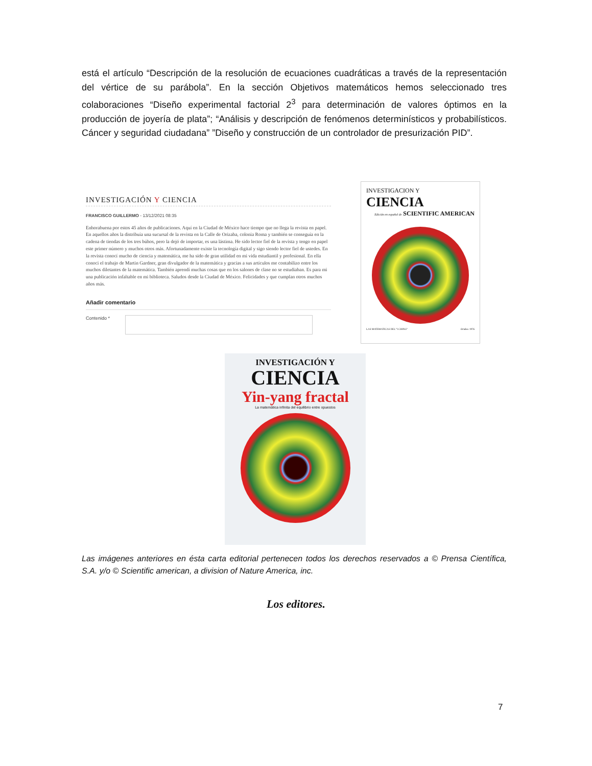está el artículo “Descripción de la resolución de ecuaciones cuadráticas a través de la representación del vértice de su parábola”. En la sección Objetivos matemáticos hemos seleccionado tres colaboraciones “Diseño experimental factorial 2<sup>3</sup> para determinación de valores óptimos en la producción de joyería de plata”; “Análisis y descripción de fenómenos determinísticos y probabilísticos. Cáncer y seguridad ciudadana” ”Diseño y construcción de un controlador de presurización PID”.
INVESTIGACIÓN Y CIENCIA
FRANCISCO GUILLERMO - 13/12/2021 08:35
Enhorabuena por estos 45 años de publicaciones. Aquí en la Ciudad de México hace tiempo que no llega la revista en papel. En aquellos años la distribuía una sucursal de la revista en la Calle de Orizaba, colonia Roma y también se conseguía en la cadena de tiendas de los tres búhos, pero la dejó de importar, es una lástima. He sido lector fiel de la revista y tengo en papel este primer número y muchos otros más. Afortunadamente existe la tecnología digital y sigo siendo lector fiel de ustedes. En la revista conocí mucho de ciencia y matemática, me ha sido de gran utilidad en mi vida estudiantil y profesional. En ella conoci el trabajo de Martin Gardner, gran divulgador de la matemática y gracias a sus artículos me contabilizo entre los muchos diletantes de la matemática. También aprendí muchas cosas que en los salones de clase no se estudiaban. Es para mi una publicación infaltable en mi biblioteca. Saludos desde la Ciudad de México. Felicidades y que cumplan otros muchos años más.
Añadir comentario
Contenido *
INVESTIGACION Y
CIENCIA
Edición en español de SCIENTIFIC AMERICAN
LAS MATEMATICAS DEL "I CHING" Octubre 1976
INVESTIGACIÓN Y
CIENCIA
Yin-yang fractal
La matemática infinita del equilibrio entre opuestos
Las imágenes anteriores en ésta carta editorial pertenecen todos los derechos reservados a © Prensa Científica, S.A. y/o © Scientific american, a division of Nature America, inc.
Los editores.
7